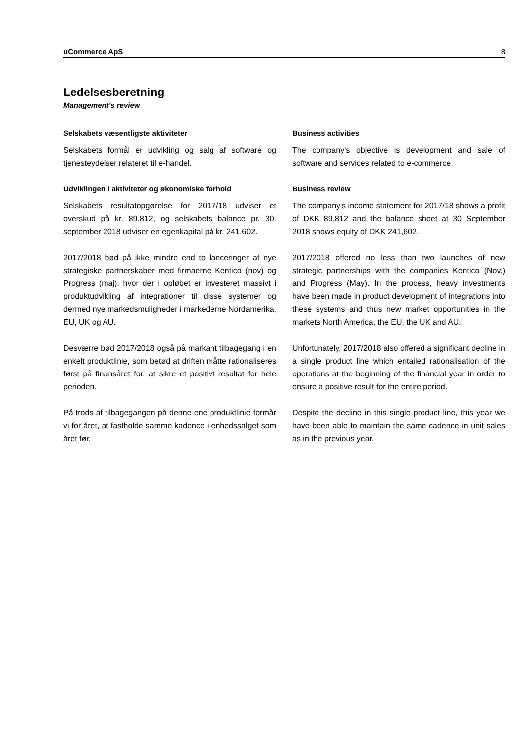uCommerce ApS 8
Ledelsesberetning
Management's review
Selskabets væsentligste aktiviteter
Selskabets formål er udvikling og salg af software og tjenesteydelser relateret til e-handel.
Business activities
The company's objective is development and sale of software and services related to e-commerce.
Udviklingen i aktiviteter og økonomiske forhold
Selskabets resultatopgørelse for 2017/18 udviser et overskud på kr. 89.812, og selskabets balance pr. 30. september 2018 udviser en egenkapital på kr. 241.602.
Business review
The company's income statement for 2017/18 shows a profit of DKK 89,812 and the balance sheet at 30 September 2018 shows equity of DKK 241,602.
2017/2018 bød på ikke mindre end to lanceringer af nye strategiske partnerskaber med firmaerne Kentico (nov) og Progress (maj), hvor der i opløbet er investeret massivt i produktudvikling af integrationer til disse systemer og dermed nye markedsmuligheder i markederne Nordamerika, EU, UK og AU.
2017/2018 offered no less than two launches of new strategic partnerships with the companies Kentico (Nov.) and Progress (May). In the process, heavy investments have been made in product development of integrations into these systems and thus new market opportunities in the markets North America, the EU, the UK and AU.
Desværre bød 2017/2018 også på markant tilbagegang i en enkelt produktlinie, som betød at driften måtte rationaliseres først på finansåret for, at sikre et positivt resultat for hele perioden.
Unfortunately, 2017/2018 also offered a significant decline in a single product line which entailed rationalisation of the operations at the beginning of the financial year in order to ensure a positive result for the entire period.
På trods af tilbagegangen på denne ene produktlinie formår vi for året, at fastholde samme kadence i enhedssalget som året før.
Despite the decline in this single product line, this year we have been able to maintain the same cadence in unit sales as in the previous year.